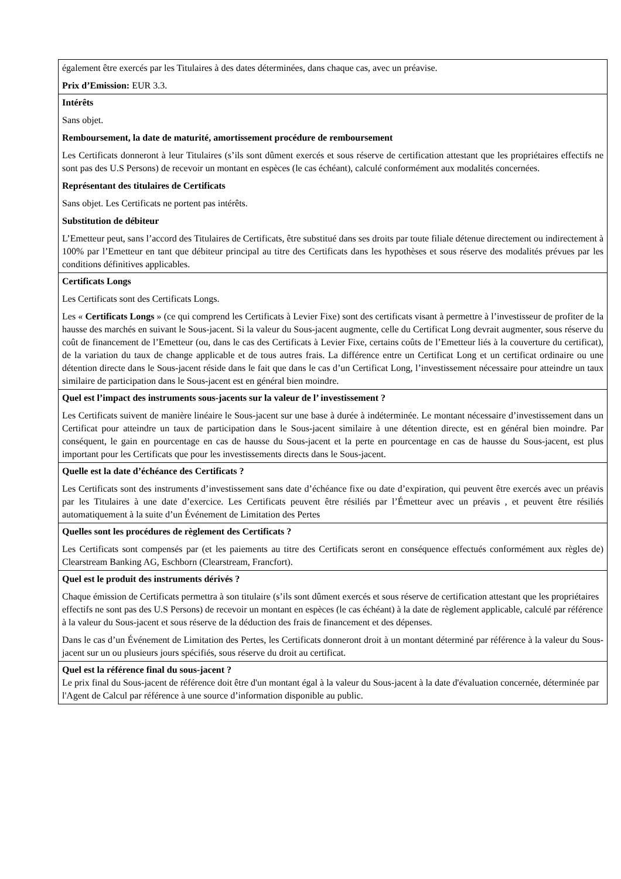| également être exercés par les Titulaires à des dates déterminées, dans chaque cas, avec un préavise. Prix d’Emission: EUR 3.3. |
| Intérêts Sans objet. Remboursement, la date de maturité, amortissement procédure de remboursement Les Certificats donneront à leur Titulaires (s’ils sont dûment exercés et sous réserve de certification attestant que les propriétaires effectifs ne sont pas des U.S Persons) de recevoir un montant en espèces (le cas échéant), calculé conformément aux modalités concernées. Représentant des titulaires de Certificats Sans objet. Les Certificats ne portent pas intérêts. Substitution de débiteur L’Emetteur peut, sans l’accord des Titulaires de Certificats, être substitué dans ses droits par toute filiale détenue directement ou indirectement à 100% par l’Emetteur en tant que débiteur principal au titre des Certificats dans les hypothèses et sous réserve des modalités prévues par les conditions définitives applicables. |
| Certificats Longs Les Certificats sont des Certificats Longs. Les « Certificats Longs » (ce qui comprend les Certificats à Levier Fixe) sont des certificats visant à permettre à l’investisseur de profiter de la hausse des marchés en suivant le Sous-jacent. Si la valeur du Sous-jacent augmente, celle du Certificat Long devrait augmenter, sous réserve du coût de financement de l’Emetteur (ou, dans le cas des Certificats à Levier Fixe, certains coûts de l’Emetteur liés à la couverture du certificat), de la variation du taux de change applicable et de tous autres frais. La différence entre un Certificat Long et un certificat ordinaire ou une détention directe dans le Sous-jacent réside dans le fait que dans le cas d’un Certificat Long, l’investissement nécessaire pour atteindre un taux similaire de participation dans le Sous-jacent est en général bien moindre. |
| Quel est l’impact des instruments sous-jacents sur la valeur de l’ investissement ? Les Certificats suivent de manière linéaire le Sous-jacent sur une base à durée à indéterminée. Le montant nécessaire d’investissement dans un Certificat pour atteindre un taux de participation dans le Sous-jacent similaire à une détention directe, est en général bien moindre. Par conséquent, le gain en pourcentage en cas de hausse du Sous-jacent et la perte en pourcentage en cas de hausse du Sous-jacent, est plus important pour les Certificats que pour les investissements directs dans le Sous-jacent. |
| Quelle est la date d’échéance des Certificats ? Les Certificats sont des instruments d’investissement sans date d’échéance fixe ou date d’expiration, qui peuvent être exercés avec un préavis par les Titulaires à une date d’exercice. Les Certificats peuvent être résiliés par l’Émetteur avec un préavis , et peuvent être résiliés automatiquement à la suite d’un Événement de Limitation des Pertes |
| Quelles sont les procédures de règlement des Certificats ? Les Certificats sont compensés par (et les paiements au titre des Certificats seront en conséquence effectués conformément aux règles de) Clearstream Banking AG, Eschborn (Clearstream, Francfort). |
| Quel est le produit des instruments dérivés ? Chaque émission de Certificats permettra à son titulaire (s’ils sont dûment exercés et sous réserve de certification attestant que les propriétaires effectifs ne sont pas des U.S Persons) de recevoir un montant en espèces (le cas échéant) à la date de règlement applicable, calculé par référence à la valeur du Sous-jacent et sous réserve de la déduction des frais de financement et des dépenses. Dans le cas d’un Événement de Limitation des Pertes, les Certificats donneront droit à un montant déterminé par référence à la valeur du Sous-jacent sur un ou plusieurs jours spécifiés, sous réserve du droit au certificat. |
| Quel est la référence final du sous-jacent ? Le prix final du Sous-jacent de référence doit être d'un montant égal à la valeur du Sous-jacent à la date d'évaluation concernée, déterminée par l'Agent de Calcul par référence à une source d’information disponible au public. |